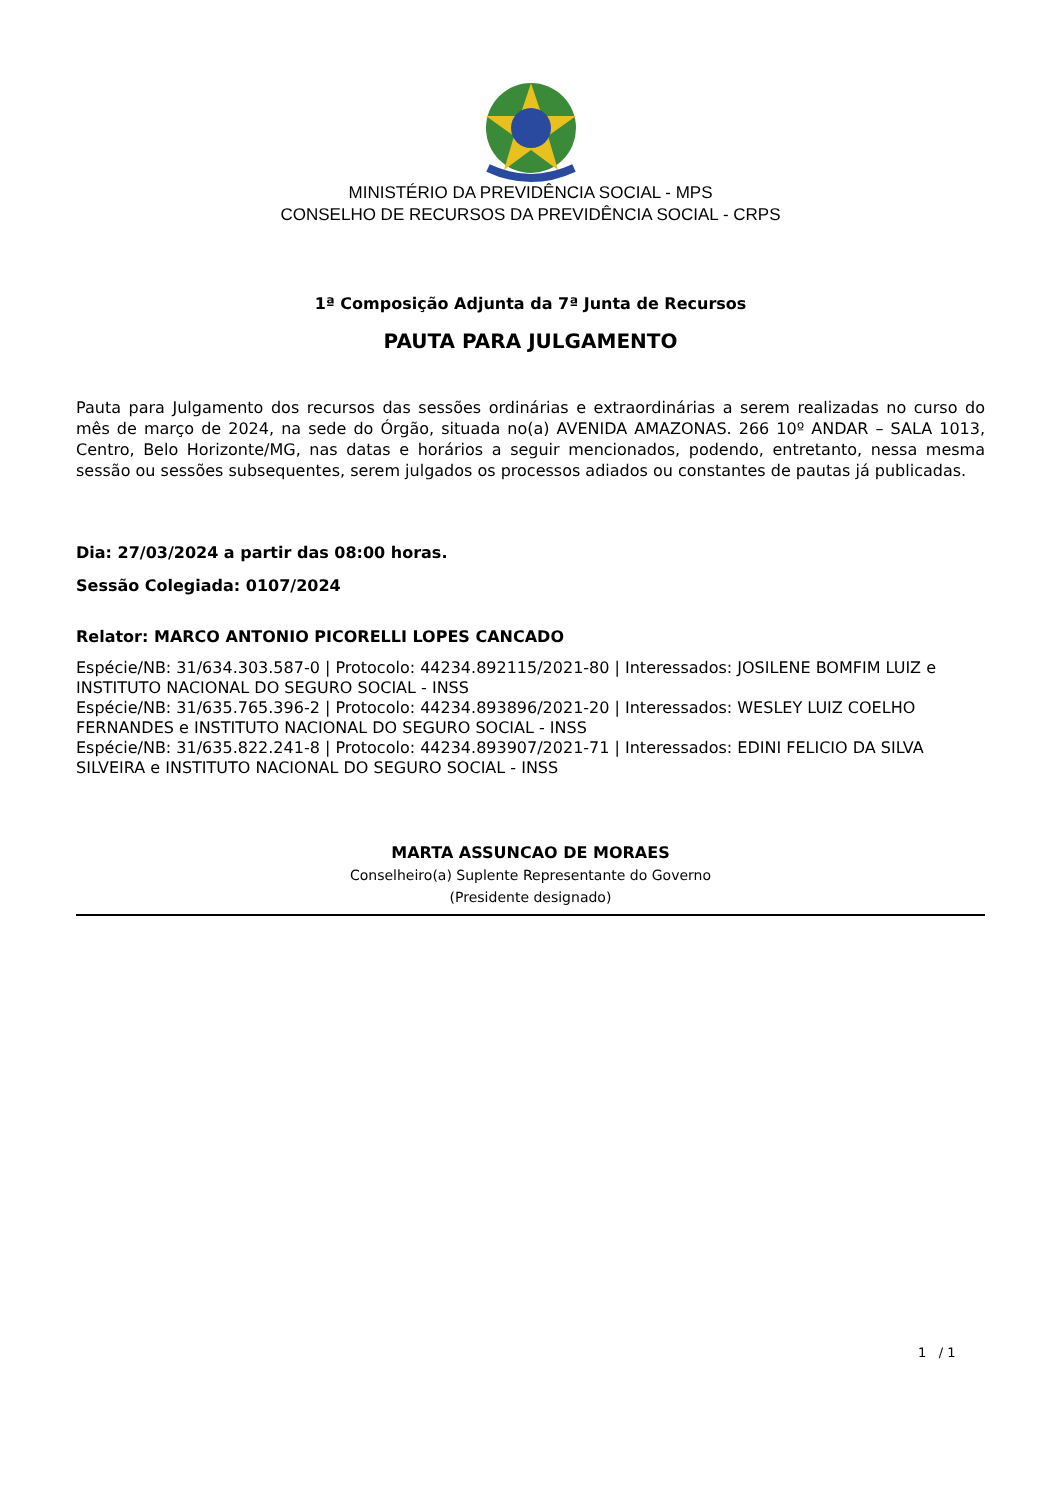MINISTÉRIO DA PREVIDÊNCIA SOCIAL - MPS
CONSELHO DE RECURSOS DA PREVIDÊNCIA SOCIAL - CRPS
1ª Composição Adjunta da 7ª Junta de Recursos
PAUTA PARA JULGAMENTO
Pauta para Julgamento dos recursos das sessões ordinárias e extraordinárias a serem realizadas no curso do mês de março de 2024, na sede do Órgão, situada no(a) AVENIDA AMAZONAS. 266 10º ANDAR – SALA 1013, Centro, Belo Horizonte/MG, nas datas e horários a seguir mencionados, podendo, entretanto, nessa mesma sessão ou sessões subsequentes, serem julgados os processos adiados ou constantes de pautas já publicadas.
Dia: 27/03/2024 a partir das 08:00 horas.
Sessão Colegiada: 0107/2024
Relator: MARCO ANTONIO PICORELLI LOPES CANCADO
Espécie/NB: 31/634.303.587-0 | Protocolo: 44234.892115/2021-80 | Interessados: JOSILENE BOMFIM LUIZ e INSTITUTO NACIONAL DO SEGURO SOCIAL - INSS
Espécie/NB: 31/635.765.396-2 | Protocolo: 44234.893896/2021-20 | Interessados: WESLEY LUIZ COELHO FERNANDES e INSTITUTO NACIONAL DO SEGURO SOCIAL - INSS
Espécie/NB: 31/635.822.241-8 | Protocolo: 44234.893907/2021-71 | Interessados: EDINI FELICIO DA SILVA SILVEIRA e INSTITUTO NACIONAL DO SEGURO SOCIAL - INSS
MARTA ASSUNCAO DE MORAES
Conselheiro(a) Suplente Representante do Governo
(Presidente designado)
1 / 1